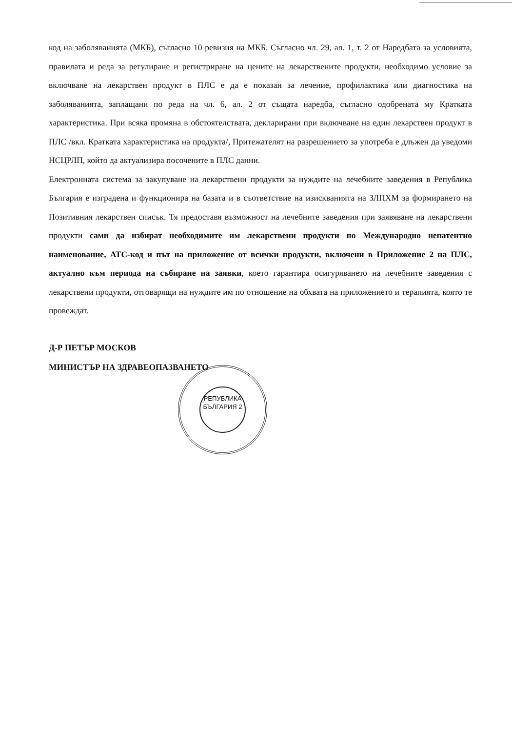код на заболяванията (МКБ), съгласно 10 ревизия на МКБ. Съгласно чл. 29, ал. 1, т. 2 от Наредбата за условията, правилата и реда за регулиране и регистриране на цените на лекарствените продукти, необходимо условие за включване на лекарствен продукт в ПЛС е да е показан за лечение, профилактика или диагностика на заболяванията, заплащани по реда на чл. 6, ал. 2 от същата наредба, съгласно одобрената му Кратката характеристика. При всяка промяна в обстоятелствата, декларирани при включване на един лекарствен продукт в ПЛС /вкл. Кратката характеристика на продукта/, Притежателят на разрешението за употреба е длъжен да уведоми НСЦРЛП, който да актуализира посочените в ПЛС данни.
Електронната система за закупуване на лекарствени продукти за нуждите на лечебните заведения в Република България е изградена и функционира на базата и в съответствие на изискванията на ЗЛПХМ за формирането на Позитивния лекарствен списък. Тя предоставя възможност на лечебните заведения при заявяване на лекарствени продукти сами да избират необходимите им лекарствени продукти по Международно непатентно наименование, АТС-код и път на приложение от всички продукти, включени в Приложение 2 на ПЛС, актуално към периода на събиране на заявки, което гарантира осигуряването на лечебните заведения с лекарствени продукти, отговарящи на нуждите им по отношение на обхвата на приложението и терапията, която те провеждат.
Д-Р ПЕТЪР МОСКОВ
МИНИСТЪР НА ЗДРАВЕОПАЗВАНЕТО
РЕПУБЛИКА БЪЛГАРИЯ 2